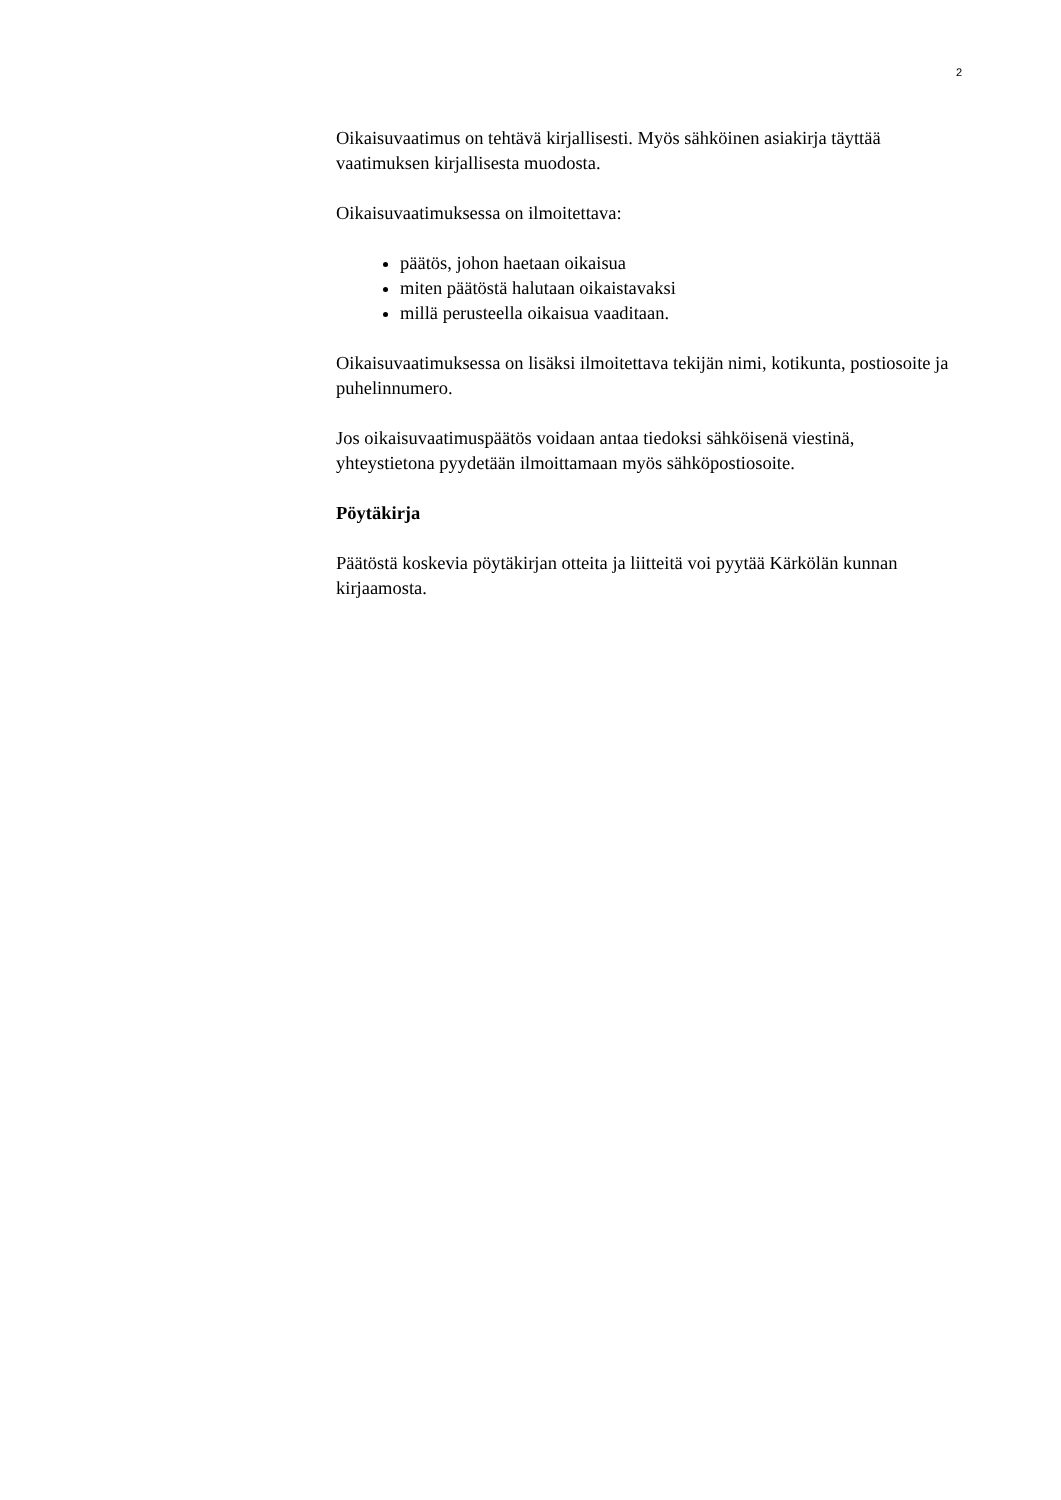2
Oikaisuvaatimus on tehtävä kirjallisesti. Myös sähköinen asiakirja täyttää vaatimuksen kirjallisesta muodosta.
Oikaisuvaatimuksessa on ilmoitettava:
päätös, johon haetaan oikaisua
miten päätöstä halutaan oikaistavaksi
millä perusteella oikaisua vaaditaan.
Oikaisuvaatimuksessa on lisäksi ilmoitettava tekijän nimi, kotikunta, postiosoite ja puhelinnumero.
Jos oikaisuvaatimuspäätös voidaan antaa tiedoksi sähköisenä viestinä, yhteystietona pyydetään ilmoittamaan myös sähköpostiosoite.
Pöytäkirja
Päätöstä koskevia pöytäkirjan otteita ja liitteitä voi pyytää Kärkölän kunnan kirjaamosta.